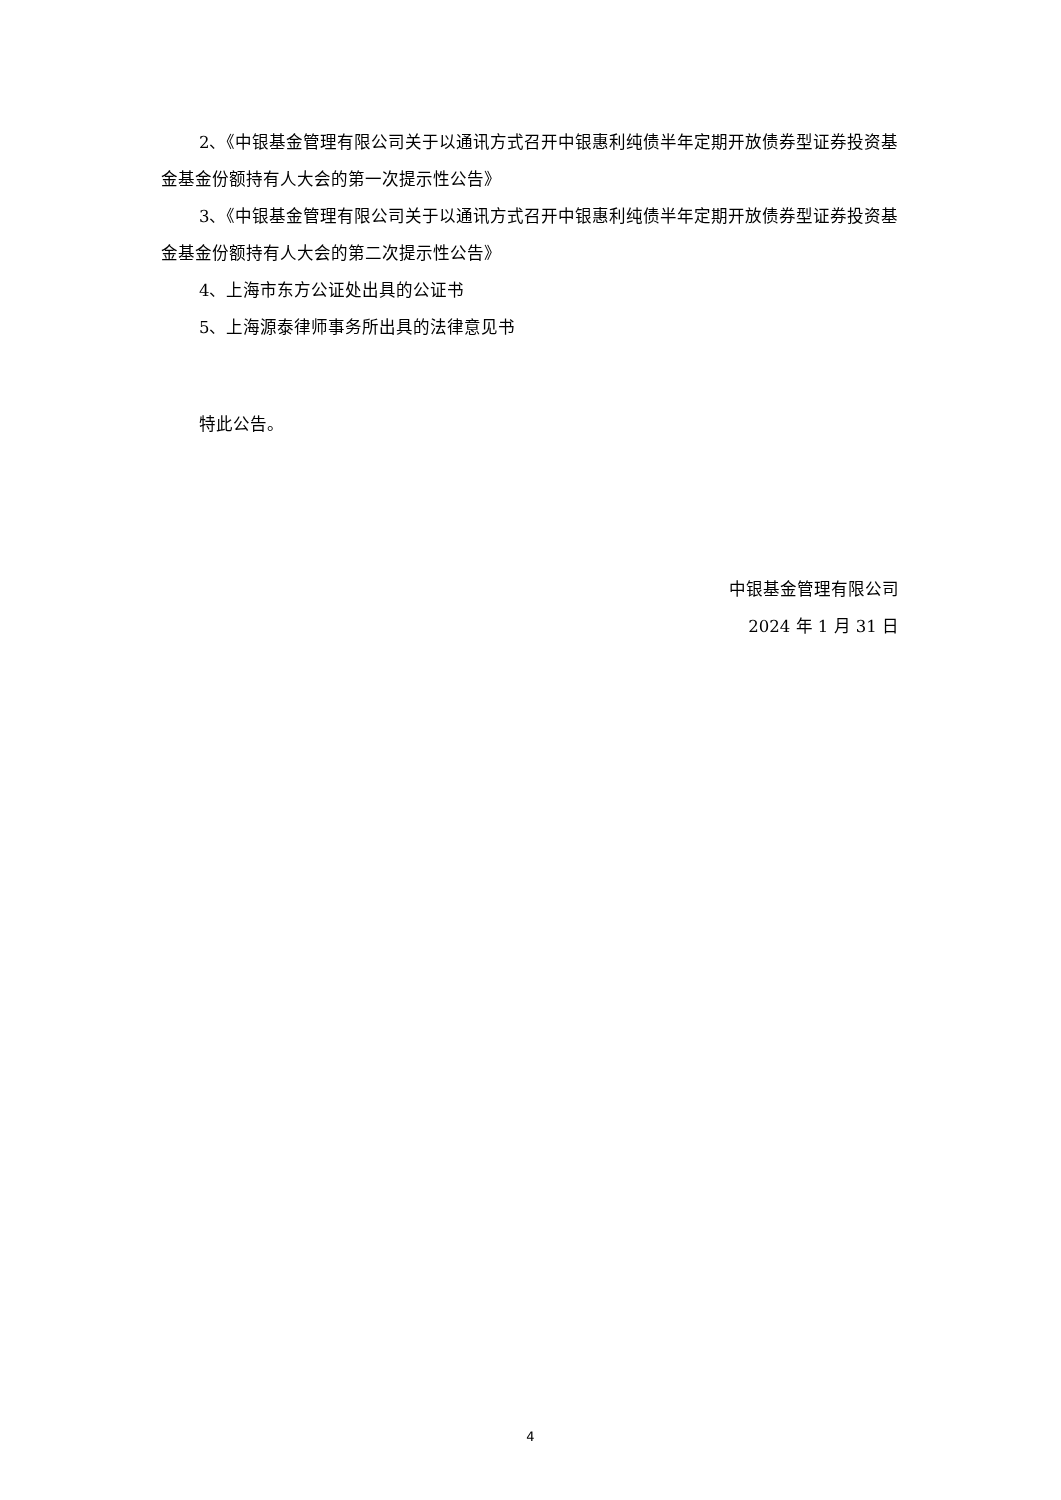2、《中银基金管理有限公司关于以通讯方式召开中银惠利纯债半年定期开放债券型证券投资基金基金份额持有人大会的第一次提示性公告》
3、《中银基金管理有限公司关于以通讯方式召开中银惠利纯债半年定期开放债券型证券投资基金基金份额持有人大会的第二次提示性公告》
4、上海市东方公证处出具的公证书
5、上海源泰律师事务所出具的法律意见书
特此公告。
中银基金管理有限公司
2024 年 1 月 31 日
4